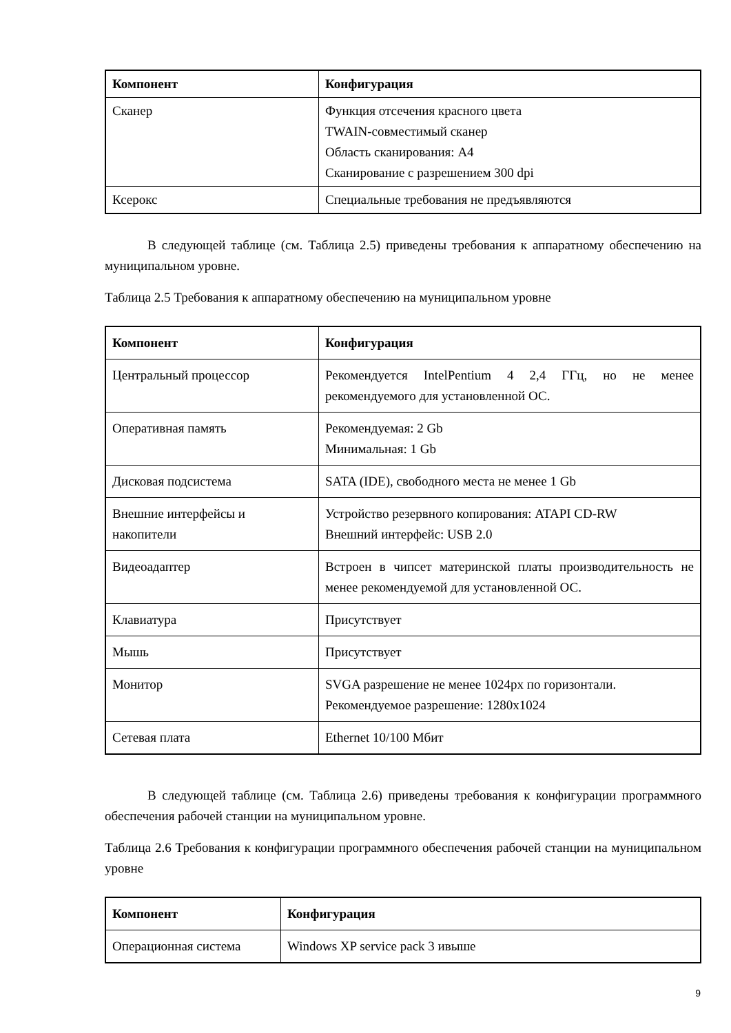| Компонент | Конфигурация |
| --- | --- |
| Сканер | Функция отсечения красного цвета TWAIN-совместимый сканер Область сканирования: А4 Сканирование с разрешением 300 dpi |
| Ксерокс | Специальные требования не предъявляются |
В следующей таблице (см. Таблица 2.5) приведены требования к аппаратному обеспечению на муниципальном уровне.
Таблица 2.5 Требования к аппаратному обеспечению на муниципальном уровне
| Компонент | Конфигурация |
| --- | --- |
| Центральный процессор | Рекомендуется IntelPentium 4 2,4 ГГц, но не менее рекомендуемого для установленной ОС. |
| Оперативная память | Рекомендуемая: 2 Gb Минимальная: 1 Gb |
| Дисковая подсистема | SATA (IDE), свободного места не менее 1 Gb |
| Внешние интерфейсы и накопители | Устройство резервного копирования: ATAPI CD-RW Внешний интерфейс: USB 2.0 |
| Видеоадаптер | Встроен в чипсет материнской платы производительность не менее рекомендуемой для установленной ОС. |
| Клавиатура | Присутствует |
| Мышь | Присутствует |
| Монитор | SVGA разрешение не менее 1024px по горизонтали. Рекомендуемое разрешение: 1280x1024 |
| Сетевая плата | Ethernet 10/100 Мбит |
В следующей таблице (см. Таблица 2.6) приведены требования к конфигурации программного обеспечения рабочей станции на муниципальном уровне.
Таблица 2.6 Требования к конфигурации программного обеспечения рабочей станции на муниципальном уровне
| Компонент | Конфигурация |
| --- | --- |
| Операционная система | Windows XP service pack 3 ивыше |
9